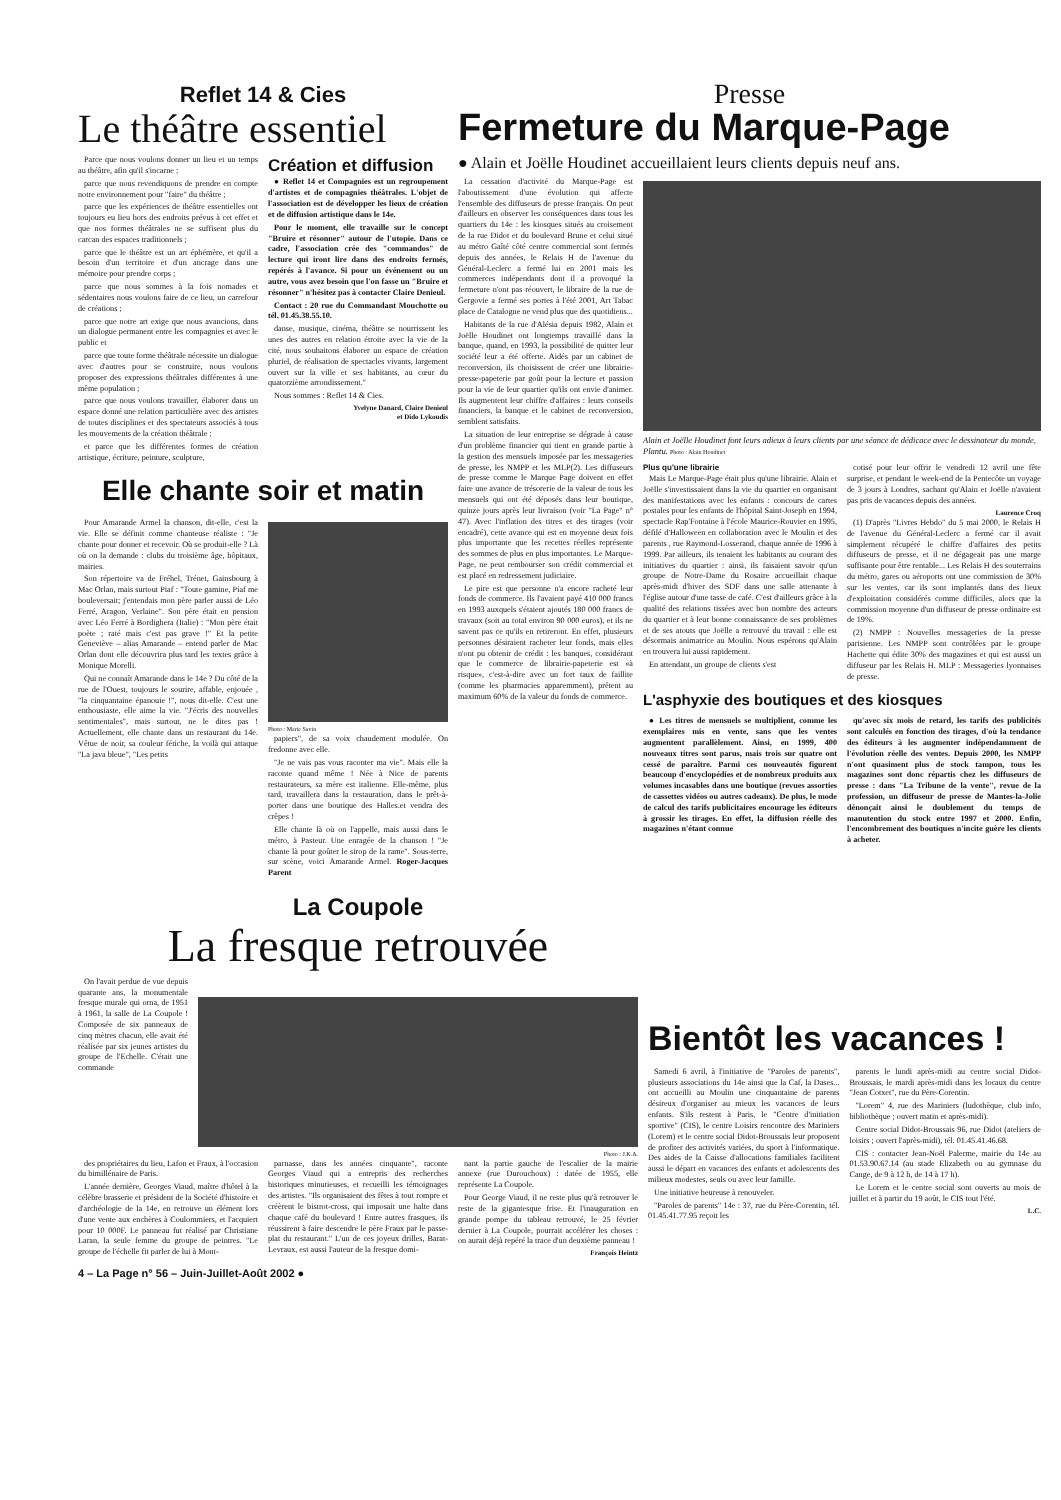Reflet 14 & Cies
Le théâtre essentiel
Parce que nous voulons donner un lieu et un temps au théâtre, afin qu'il s'incarne ;
parce que nous revendiquons de prendre en compte notre environnement pour "faire" du théâtre ;
parce que les expériences de théâtre essentielles ont toujours eu lieu hors des endroits prévus à cet effet et que nos formes théâtrales ne se suffisent plus du carcan des espaces traditionnels ;
parce que le théâtre est un art éphémère, et qu'il a besoin d'un territoire et d'un ancrage dans une mémoire pour prendre corps ;
parce que nous sommes à la fois nomades et sédentaires nous voulons faire de ce lieu, un carrefour de créations ;
parce que notre art exige que nous avancions, dans un dialogue permanent entre les compagnies et avec le public et
parce que toute forme théâtrale nécessite un dialogue avec d'autres pour se construire, nous voulons proposer des expressions théâtrales différentes à une même population ;
parce que nous voulons travailler, élaborer dans un espace donné une relation particulière avec des artistes de toutes disciplines et des spectateurs associés à tous les mouvements de la création théâtrale ;
et parce que les différentes formes de création artistique, écriture, peinture, sculpture,
Création et diffusion
● Reflet 14 et Compagnies est un regroupement d'artistes et de compagnies théâtrales. L'objet de l'association est de développer les lieux de création et de diffusion artistique dans le 14e.
Pour le moment, elle travaille sur le concept "Bruire et résonner" autour de l'utopie. Dans ce cadre, l'association crée des "commandos" de lecture qui iront lire dans des endroits fermés, repérés à l'avance. Si pour un événement ou un autre, vous avez besoin que l'on fasse un "Bruire et résonner" n'hésitez pas à contacter Claire Denieul.
Contact : 20 rue du Commandant Mouchotte ou tél. 01.45.38.55.10.
danse, musique, cinéma, théâtre se nourrissent les unes des autres en relation étroite avec la vie de la cité, nous souhaitons élaborer un espace de création pluriel, de réalisation de spectacles vivants, largement ouvert sur la ville et ses habitants, au cœur du quatorzième arrondissement."
Nous sommes : Reflet 14 & Cies.
Yvelyne Danard, Claire Denieul
et Dido Lykoudis
Elle chante soir et matin
Pour Amarande Armel la chanson, dit-elle, c'est la vie. Elle se définit comme chanteuse réaliste : "Je chante pour donner et recevoir. Où se produit-elle ? Là où on la demande : clubs du troisième âge, hôpitaux, mairies.
Son répertoire va de Fréhel, Trénet, Gainsbourg à Mac Orlan, mais surtout Piaf : "Toute gamine, Piaf me bouleversait; j'entendais mon père parler aussi de Léo Ferré, Aragon, Verlaine". Son père était en pension avec Léo Ferré à Bordighera (Italie) : "Mon père était poète ; raté mais c'est pas grave !" Et la petite Geneviève – alias Amarande – entend parler de Mac Orlan dont elle découvrira plus tard les textes grâce à Monique Morelli.
Qui ne connaît Amarande dans le 14e ? Du côté de la rue de l'Ouest, toujours le sourire, affable, enjouée , "la cinquantaine épanouie !", nous dit-elle. C'est une enthousiaste, elle aime la vie. "J'écris des nouvelles sentimentales", mais surtout, ne le dites pas ! Actuellement, elle chante dans un restaurant du 14e. Vêtue de noir, sa couleur fétiche, la voilà qui attaque "La java bleue", "Les petits
Photo : Marie Savin
papiers", de sa voix chaudement modulée. On fredonne avec elle.
"Je ne vais pas vous raconter ma vie". Mais elle la raconte quand même ! Née à Nice de parents restaurateurs, sa mère est italienne. Elle-même, plus tard, travaillera dans la restauration, dans le prêt-à-porter dans une boutique des Halles.et vendra des crêpes !
Elle chante là où on l'appelle, mais aussi dans le métro, à Pasteur. Une enragée de la chanson ! "Je chante là pour goûter le sirop de la rame". Sous-terre, sur scène, voici Amarande Armel. Roger-Jacques Parent
Presse
Fermeture du Marque-Page
● Alain et Joëlle Houdinet accueillaient leurs clients depuis neuf ans.
La cessation d'activité du Marque-Page est l'aboutissement d'une évolution qui affecte l'ensemble des diffuseurs de presse français. On peut d'ailleurs en observer les conséquences dans tous les quartiers du 14e : les kiosques situés au croisement de la rue Didot et du boulevard Brune et celui situé au métro Gaîté côté centre commercial sont fermés depuis des années, le Relais H de l'avenue du Général-Leclerc a fermé lui en 2001 mais les commerces indépendants dont il a provoqué la fermeture n'ont pas réouvert, le libraire de la rue de Gergovie a fermé ses portes à l'été 2001, Art Tabac place de Catalogne ne vend plus que des quotidiens...
Habitants de la rue d'Alésia depuis 1982, Alain et Joëlle Houdinet ont longtemps travaillé dans la banque, quand, en 1993, la possibilité de quitter leur société leur a été offerte. Aidés par un cabinet de reconversion, ils choisissent de créer une librairie-presse-papeterie par goût pour la lecture et passion pour la vie de leur quartier qu'ils ont envie d'animer. Ils augmentent leur chiffre d'affaires : leurs conseils financiers, la banque et le cabinet de reconversion, semblent satisfaits.
La situation de leur entreprise se dégrade à cause d'un problème financier qui tient en grande partie à la gestion des mensuels imposée par les messageries de presse, les NMPP et les MLP(2). Les diffuseurs de presse comme le Marque Page doivent en effet faire une avance de trésorerie de la valeur de tous les mensuels qui ont été déposés dans leur boutique, quinze jours après leur livraison (voir "La Page" n° 47). Avec l'inflation des titres et des tirages (voir encadré), cette avance qui est en moyenne deux fois plus importante que les recettes réelles représente des sommes de plus en plus importantes. Le Marque-Page, ne peut rembourser son crédit commercial et est placé en redressement judiciaire.
Le pire est que personne n'a encore racheté leur fonds de commerce. Ils l'avaient payé 410 000 francs en 1993 auxquels s'étaient ajoutés 180 000 francs de travaux (soit au total environ 90 000 euros), et ils ne savent pas ce qu'ils en retireront. En effet, plusieurs personnes désiraient racheter leur fonds, mais elles n'ont pu obtenir de crédit : les banques, considérant que le commerce de librairie-papeterie est «à risque», c'est-à-dire avec un fort taux de faillite (comme les pharmacies apparemment), prêtent au maximum 60% de la valeur du fonds de commerce.
Alain et Joëlle Houdinet font leurs adieux à leurs clients par une séance de dédicace avec le dessinateur du monde, Plantu. Photo : Alain Houdinet
Plus qu'une librairie
Mais Le Marque-Page était plus qu'une librairie. Alain et Joëlle s'investissaient dans la vie du quartier en organisant des manifestations avec les enfants : concours de cartes postales pour les enfants de l'hôpital Saint-Joseph en 1994, spectacle Rap'Fontaine à l'école Maurice-Rouvier en 1995, défilé d'Halloween en collaboration avec le Moulin et des parents , rue Raymond-Losserand, chaque année de 1996 à 1999. Par ailleurs, ils tenaient les habitants au courant des initiatives du quartier : ainsi, ils faisaient savoir qu'un groupe de Notre-Dame du Rosaire accueillait chaque après-midi d'hiver des SDF dans une salle attenante à l'église autour d'une tasse de café. C'est d'ailleurs grâce à la qualité des relations tissées avec bon nombre des acteurs du quartier et à leur bonne connaissance de ses problèmes et de ses atouts que Joëlle a retrouvé du travail : elle est désormais animatrice au Moulin. Nous espérons qu'Alain en trouvera lui aussi rapidement.
En attendant, un groupe de clients s'est
cotisé pour leur offrir le vendredi 12 avril une fête surprise, et pendant le week-end de la Pentecôte un voyage de 3 jours à Londres, sachant qu'Alain et Joëlle n'avaient pas pris de vacances depuis des années.
Laurence Croq
(1) D'après "Livres Hebdo" du 5 mai 2000, le Relais H de l'avenue du Général-Leclerc a fermé car il avait simplement récupéré le chiffre d'affaires des petits diffuseurs de presse, et il ne dégageait pas une marge suffisante pour être rentable... Les Relais H des souterrains du métro, gares ou aéroports ont une commission de 30% sur les ventes, car ils sont implantés dans des lieux d'exploitation considérés comme difficiles, alors que la commission moyenne d'un diffuseur de presse ordinaire est de 19%.
(2) NMPP : Nouvelles messageries de la presse parisienne. Les NMPP sont contrôlées par le groupe Hachette qui édite 30% des magazines et qui est aussi un diffuseur par les Relais H. MLP : Messageries lyonnaises de presse.
L'asphyxie des boutiques et des kiosques
● Les titres de mensuels se multiplient, comme les exemplaires mis en vente, sans que les ventes augmentent parallèlement. Ainsi, en 1999, 400 nouveaux titres sont parus, mais trois sur quatre ont cessé de paraître. Parmi ces nouveautés figurent beaucoup d'encyclopédies et de nombreux produits aux volumes incasables dans une boutique (revues assorties de cassettes vidéos ou autres cadeaux). De plus, le mode de calcul des tarifs publicitaires encourage les éditeurs à grossir les tirages. En effet, la diffusion réelle des magazines n'étant connue
qu'avec six mois de retard, les tarifs des publicités sont calculés en fonction des tirages, d'où la tendance des éditeurs à les augmenter indépendamment de l'évolution réelle des ventes. Depuis 2000, les NMPP n'ont quasiment plus de stock tampon, tous les magazines sont donc répartis chez les diffuseurs de presse : dans "La Tribune de la vente", revue de la profession, un diffuseur de presse de Mantes-la-Jolie dénonçait ainsi le doublement du temps de manutention du stock entre 1997 et 2000. Enfin, l'encombrement des boutiques n'incite guère les clients à acheter.
La Coupole
La fresque retrouvée
On l'avait perdue de vue depuis quarante ans, la monumentale fresque murale qui orna, de 1951 à 1961, la salle de La Coupole ! Composée de six panneaux de cinq mètres chacun, elle avait été réalisée par six jeunes artistes du groupe de l'Echelle. C'était une commande
Photo : J.K.A.
des propriétaires du lieu, Lafon et Fraux, à l'occasion du bimillénaire de Paris.
L'année dernière, Georges Viaud, maître d'hôtel à la célèbre brasserie et président de la Société d'histoire et d'archéologie de la 14e, en retrouve un élément lors d'une vente aux enchères à Coulommiers, et l'acquiert pour 10 000F. Le panneau fut réalisé par Christiane Laran, la seule femme du groupe de peintres. "Le groupe de l'échelle fit parler de lui à Mont-
parnasse, dans les années cinquante", raconte Georges Viaud qui a entrepris des recherches historiques minutieuses, et recueilli les témoignages des artistes. "Ils organisaient des fêtes à tout rompre et créèrent le bistrot-cross, qui imposait une halte dans chaque café du boulevard ! Entre autres frasques, ils réussirent à faire descendre le père Fraux par le passe-plat du restaurant." L'un de ces joyeux drilles, Barat-Levraux, est aussi l'auteur de la fresque domi-
nant la partie gauche de l'escalier de la mairie annexe (rue Durouchoux) : datée de 1955, elle représente La Coupole.
Pour George Viaud, il ne reste plus qu'à retrouver le reste de la gigantesque frise. Et l'inauguration en grande pompe du tableau retrouvé, le 25 février dernier à La Coupole, pourrait accélérer les choses : on aurait déjà repéré la trace d'un deuxième panneau !
François Heintz
Bientôt les vacances !
Samedi 6 avril, à l'initiative de "Paroles de parents", plusieurs associations du 14e ainsi que la Caf, la Dases... ont accueilli au Moulin une cinquantaine de parents désireux d'organiser au mieux les vacances de leurs enfants. S'ils restent à Paris, le "Centre d'initiation sportive" (CIS), le centre Loisirs rencontre des Mariniers (Lorem) et le centre social Didot-Broussais leur proposent de profiter des activités variées, du sport à l'informatique. Des aides de la Caisse d'allocations familiales facilitent aussi le départ en vacances des enfants et adolescents des milieux modestes, seuls ou avec leur famille.
Une initiative heureuse à renouveler.
"Paroles de parents" 14e : 37, rue du Père-Corentin, tél. 01.45.41.77.95 reçoit les
parents le lundi après-midi au centre social Didot-Broussais, le mardi après-midi dans les locaux du centre "Jean Cotxet", rue du Père-Corentin.
"Lorem" 4, rue des Mariniers (ludothèque, club info, bibliothèque ; ouvert matin et après-midi).
Centre social Didot-Broussais 96, rue Didot (ateliers de loisirs ; ouvert l'après-midi), tél. 01.45.41.46.68.
CIS : contacter Jean-Noël Palerme, mairie du 14e au 01.53.90.67.14 (au stade Elizabeth ou au gymnase du Cange, de 9 à 12 h, de 14 à 17 h).
Le Lorem et le centre social sont ouverts au mois de juillet et à partir du 19 août, le CIS tout l'été.
L.C.
4 – La Page n° 56 – Juin-Juillet-Août 2002 ●